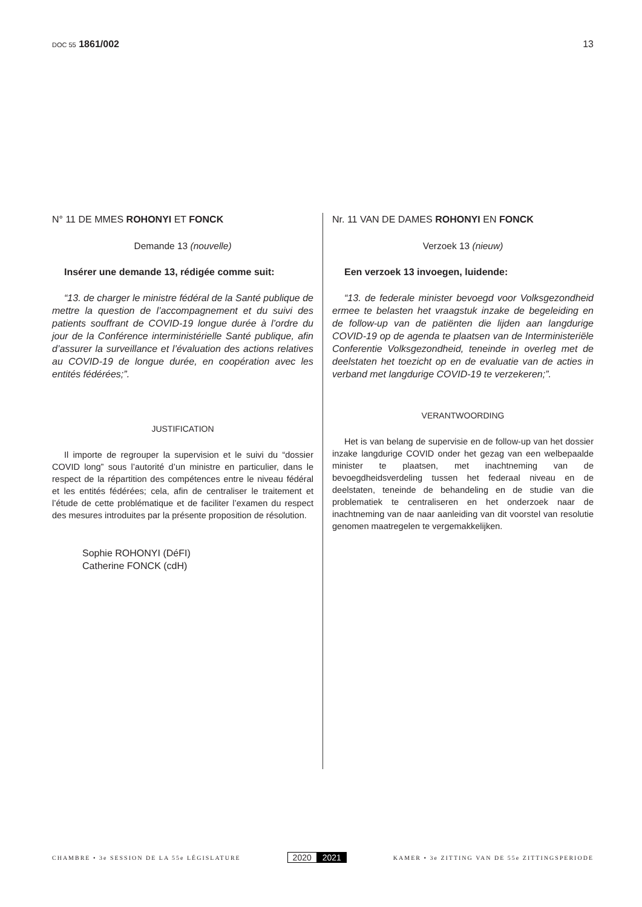DOC 55 1861/002 13
N° 11 DE MMES ROHONYI ET FONCK
Demande 13 (nouvelle)
Insérer une demande 13, rédigée comme suit:
“13. de charger le ministre fédéral de la Santé publique de mettre la question de l’accompagnement et du suivi des patients souffrant de COVID-19 longue durée à l’ordre du jour de la Conférence interministérielle Santé publique, afin d’assurer la surveillance et l’évaluation des actions relatives au COVID-19 de longue durée, en coopération avec les entités fédérées;”.
JUSTIFICATION
Il importe de regrouper la supervision et le suivi du “dossier COVID long” sous l’autorité d’un ministre en particulier, dans le respect de la répartition des compétences entre le niveau fédéral et les entités fédérées; cela, afin de centraliser le traitement et l’étude de cette problématique et de faciliter l’examen du respect des mesures introduites par la présente proposition de résolution.
Sophie ROHONYI (DéFI)
Catherine FONCK (cdH)
Nr. 11 VAN DE DAMES ROHONYI EN FONCK
Verzoek 13 (nieuw)
Een verzoek 13 invoegen, luidende:
“13. de federale minister bevoegd voor Volksgezondheid ermee te belasten het vraagstuk inzake de begeleiding en de follow-up van de patiënten die lijden aan langdurige COVID-19 op de agenda te plaatsen van de Interministeriële Conferentie Volksgezondheid, teneinde in overleg met de deelstaten het toezicht op en de evaluatie van de acties in verband met langdurige COVID-19 te verzekeren;”.
VERANTWOORDING
Het is van belang de supervisie en de follow-up van het dossier inzake langdurige COVID onder het gezag van een welbepaalde minister te plaatsen, met inachtneming van de bevoegdheidsverdeling tussen het federaal niveau en de deelstaten, teneinde de behandeling en de studie van die problematiek te centraliseren en het onderzoek naar de inachtneming van de naar aanleiding van dit voorstel van resolutie genomen maatregelen te vergemakkelijken.
CHAMBRE • 3e SESSION DE LA 55e LÉGISLATURE
2020 2021
KAMER • 3e ZITTING VAN DE 55e ZITTINGSPERIODE